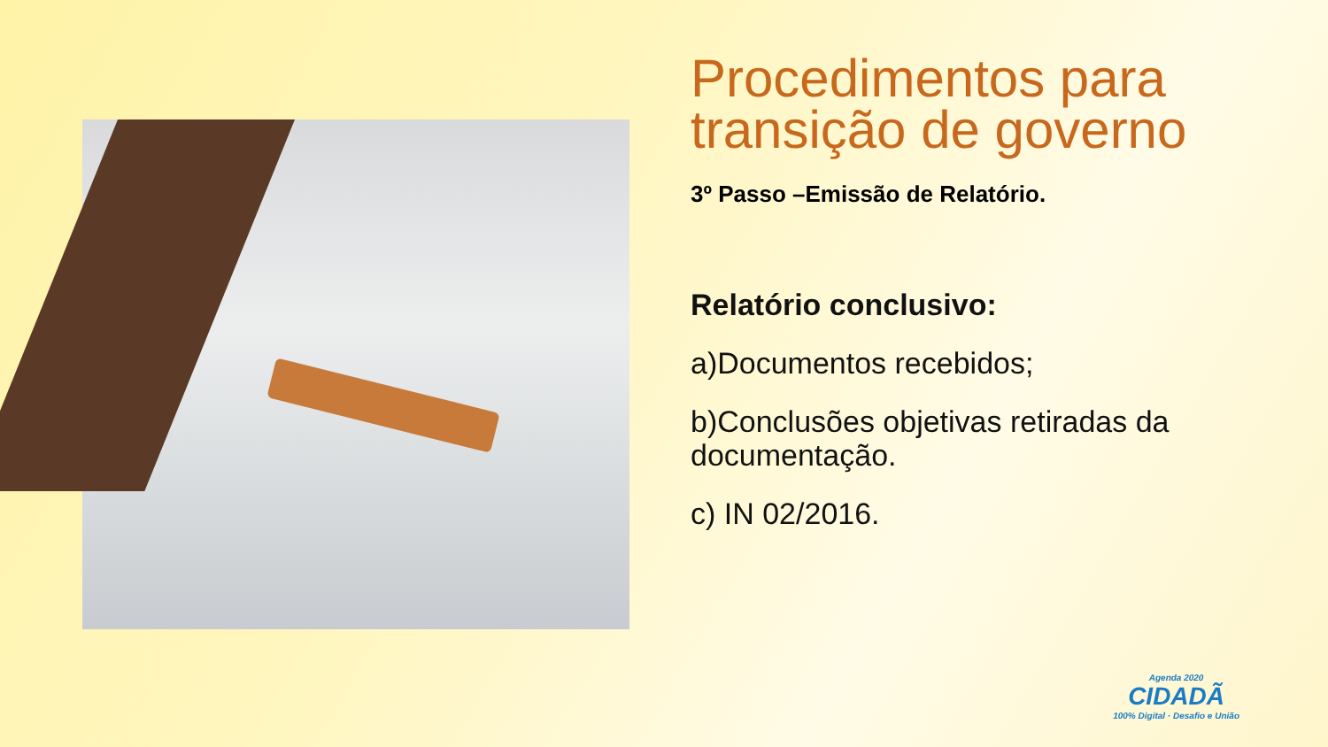Procedimentos para transição de governo
3º Passo –Emissão de Relatório.
Relatório conclusivo:
a)Documentos recebidos;
b)Conclusões objetivas retiradas da documentação.
c) IN 02/2016.
Agenda 2020
CIDADÃ
100% Digital · Desafio e União